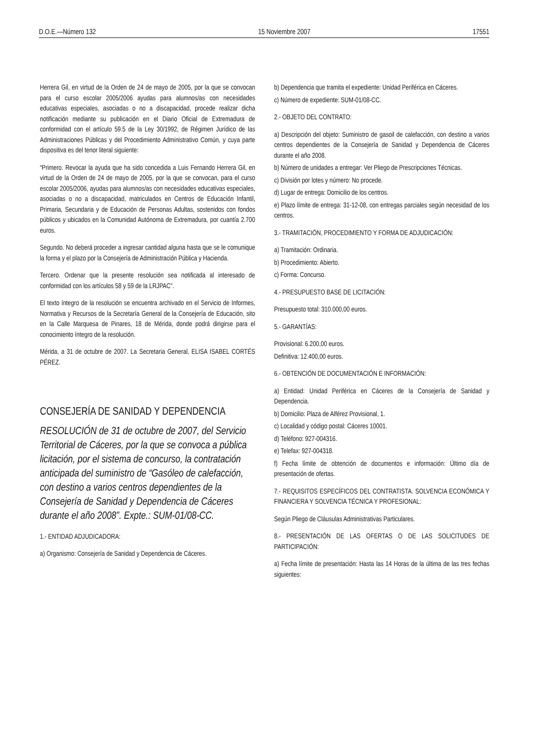D.O.E.—Número 132 15 Noviembre 2007 17551
Herrera Gil, en virtud de la Orden de 24 de mayo de 2005, por la que se convocan para el curso escolar 2005/2006 ayudas para alumnos/as con necesidades educativas especiales, asociadas o no a discapacidad, procede realizar dicha notificación mediante su publicación en el Diario Oficial de Extremadura de conformidad con el artículo 59.5 de la Ley 30/1992, de Régimen Jurídico de las Administraciones Públicas y del Procedimiento Administrativo Común, y cuya parte dispositiva es del tenor literal siguiente:
“Primero. Revocar la ayuda que ha sido concedida a Luis Fernando Herrera Gil, en virtud de la Orden de 24 de mayo de 2005, por la que se convocan, para el curso escolar 2005/2006, ayudas para alumnos/as con necesidades educativas especiales, asociadas o no a discapacidad, matriculados en Centros de Educación Infantil, Primaria, Secundaria y de Educación de Personas Adultas, sostenidos con fondos públicos y ubicados en la Comunidad Autónoma de Extremadura, por cuantía 2.700 euros.
Segundo. No deberá proceder a ingresar cantidad alguna hasta que se le comunique la forma y el plazo por la Consejería de Administración Pública y Hacienda.
Tercero. Ordenar que la presente resolución sea notificada al interesado de conformidad con los artículos 58 y 59 de la LRJPAC”.
El texto íntegro de la resolución se encuentra archivado en el Servicio de Informes, Normativa y Recursos de la Secretaría General de la Consejería de Educación, sito en la Calle Marquesa de Pinares, 18 de Mérida, donde podrá dirigirse para el conocimiento íntegro de la resolución.
Mérida, a 31 de octubre de 2007. La Secretaria General, ELISA ISABEL CORTÉS PÉREZ.
CONSEJERÍA DE SANIDAD Y DEPENDENCIA
RESOLUCIÓN de 31 de octubre de 2007, del Servicio Territorial de Cáceres, por la que se convoca a pública licitación, por el sistema de concurso, la contratación anticipada del suministro de “Gasóleo de calefacción, con destino a varios centros dependientes de la Consejería de Sanidad y Dependencia de Cáceres durante el año 2008”. Expte.: SUM-01/08-CC.
1.- ENTIDAD ADJUDICADORA:
a) Organismo: Consejería de Sanidad y Dependencia de Cáceres.
b) Dependencia que tramita el expediente: Unidad Periférica en Cáceres.
c) Número de expediente: SUM-01/08-CC.
2.- OBJETO DEL CONTRATO:
a) Descripción del objeto: Suministro de gasoil de calefacción, con destino a varios centros dependientes de la Consejería de Sanidad y Dependencia de Cáceres durante el año 2008.
b) Número de unidades a entregar: Ver Pliego de Prescripciones Técnicas.
c) División por lotes y número: No procede.
d) Lugar de entrega: Domicilio de los centros.
e) Plazo límite de entrega: 31-12-08, con entregas parciales según necesidad de los centros.
3.- TRAMITACIÓN, PROCEDIMIENTO Y FORMA DE ADJUDICACIÓN:
a) Tramitación: Ordinaria.
b) Procedimiento: Abierto.
c) Forma: Concurso.
4.- PRESUPUESTO BASE DE LICITACIÓN:
Presupuesto total: 310.000,00 euros.
5.- GARANTÍAS:
Provisional: 6.200,00 euros.
Definitiva: 12.400,00 euros.
6.- OBTENCIÓN DE DOCUMENTACIÓN E INFORMACIÓN:
a) Entidad: Unidad Periférica en Cáceres de la Consejería de Sanidad y Dependencia.
b) Domicilio: Plaza de Alférez Provisional, 1.
c) Localidad y código postal: Cáceres 10001.
d) Teléfono: 927-004316.
e) Telefax: 927-004318.
f) Fecha límite de obtención de documentos e información: Último día de presentación de ofertas.
7.- REQUISITOS ESPECÍFICOS DEL CONTRATISTA. SOLVENCIA ECONÓMICA Y FINANCIERA Y SOLVENCIA TÉCNICA Y PROFESIONAL:
Según Pliego de Cláusulas Administrativas Particulares.
8.- PRESENTACIÓN DE LAS OFERTAS O DE LAS SOLICITUDES DE PARTICIPACIÓN:
a) Fecha límite de presentación: Hasta las 14 Horas de la última de las tres fechas siguientes: